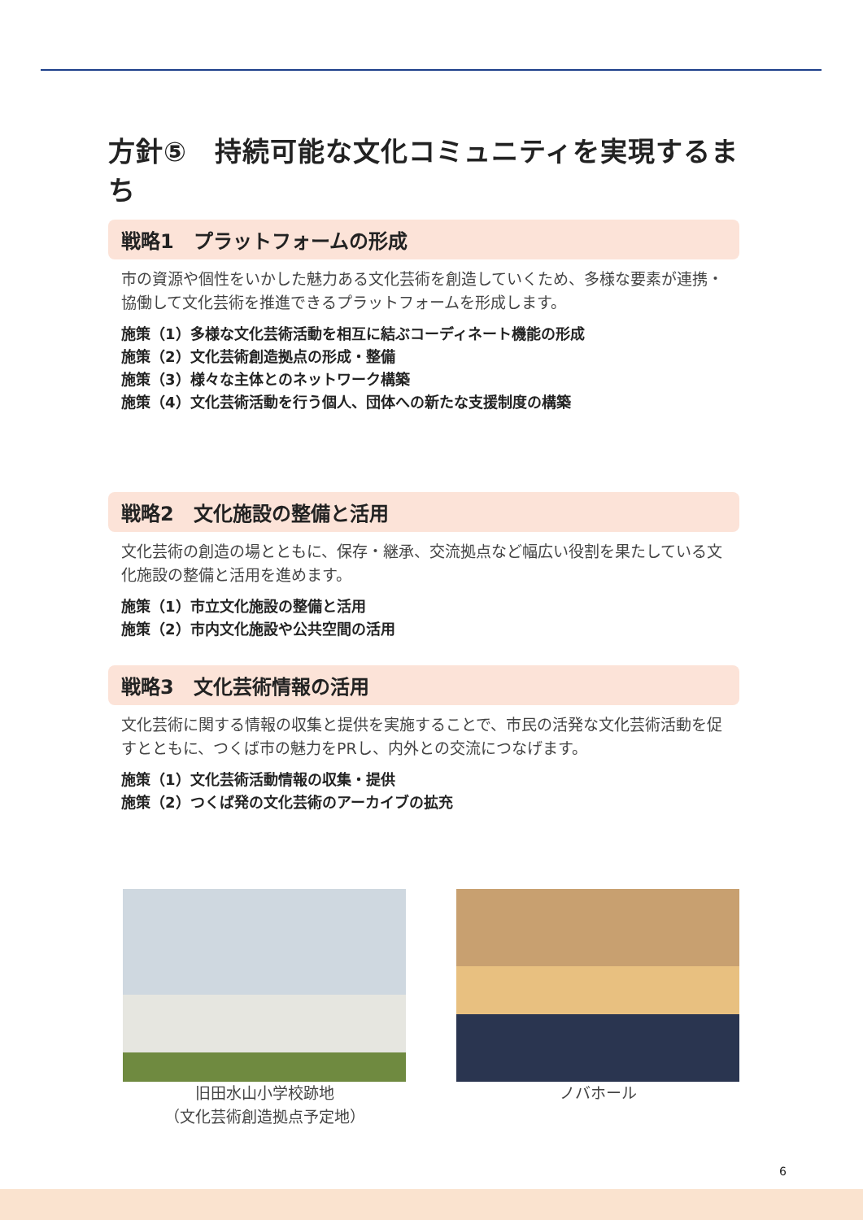方針⑤　持続可能な文化コミュニティを実現するまち
戦略1　プラットフォームの形成
市の資源や個性をいかした魅力ある文化芸術を創造していくため、多様な要素が連携・協働して文化芸術を推進できるプラットフォームを形成します。
施策（1）多様な文化芸術活動を相互に結ぶコーディネート機能の形成
施策（2）文化芸術創造拠点の形成・整備
施策（3）様々な主体とのネットワーク構築
施策（4）文化芸術活動を行う個人、団体への新たな支援制度の構築
戦略2　文化施設の整備と活用
文化芸術の創造の場とともに、保存・継承、交流拠点など幅広い役割を果たしている文化施設の整備と活用を進めます。
施策（1）市立文化施設の整備と活用
施策（2）市内文化施設や公共空間の活用
戦略3　文化芸術情報の活用
文化芸術に関する情報の収集と提供を実施することで、市民の活発な文化芸術活動を促すとともに、つくば市の魅力をPRし、内外との交流につなげます。
施策（1）文化芸術活動情報の収集・提供
施策（2）つくば発の文化芸術のアーカイブの拡充
旧田水山小学校跡地
（文化芸術創造拠点予定地）
ノバホール
6